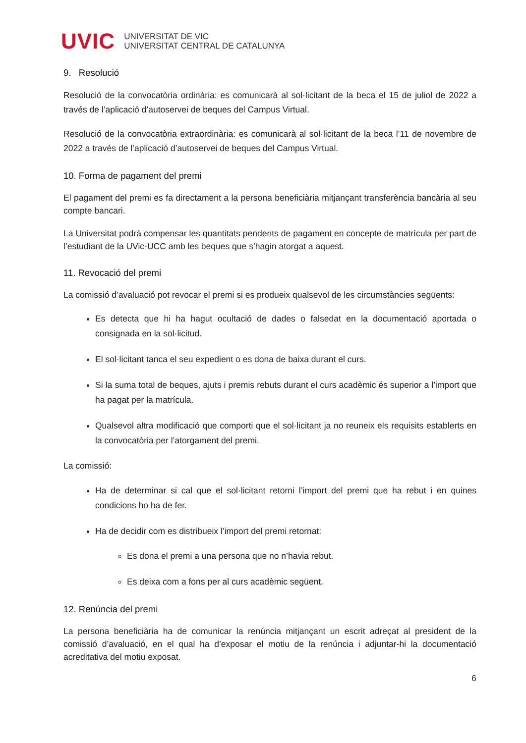UVIC UNIVERSITAT DE VIC
UNIVERSITAT CENTRAL DE CATALUNYA
9. Resolució
Resolució de la convocatòria ordinària: es comunicarà al sol·licitant de la beca el 15 de juliol de 2022 a través de l’aplicació d’autoservei de beques del Campus Virtual.
Resolució de la convocatòria extraordinària: es comunicarà al sol·licitant de la beca l’11 de novembre de 2022 a través de l’aplicació d’autoservei de beques del Campus Virtual.
10. Forma de pagament del premi
El pagament del premi es fa directament a la persona beneficiària mitjançant transferència bancària al seu compte bancari.
La Universitat podrà compensar les quantitats pendents de pagament en concepte de matrícula per part de l’estudiant de la UVic-UCC amb les beques que s’hagin atorgat a aquest.
11. Revocació del premi
La comissió d’avaluació pot revocar el premi si es produeix qualsevol de les circumstàncies següents:
Es detecta que hi ha hagut ocultació de dades o falsedat en la documentació aportada o consignada en la sol·licitud.
El sol·licitant tanca el seu expedient o es dona de baixa durant el curs.
Si la suma total de beques, ajuts i premis rebuts durant el curs acadèmic és superior a l’import que ha pagat per la matrícula.
Qualsevol altra modificació que comporti que el sol·licitant ja no reuneix els requisits establerts en la convocatòria per l’atorgament del premi.
La comissió:
Ha de determinar si cal que el sol·licitant retorni l’import del premi que ha rebut i en quines condicions ho ha de fer.
Ha de decidir com es distribueix l’import del premi retornat:
Es dona el premi a una persona que no n’havia rebut.
Es deixa com a fons per al curs acadèmic següent.
12. Renúncia del premi
La persona beneficiària ha de comunicar la renúncia mitjançant un escrit adreçat al president de la comissió d’avaluació, en el qual ha d’exposar el motiu de la renúncia i adjuntar-hi la documentació acreditativa del motiu exposat.
6